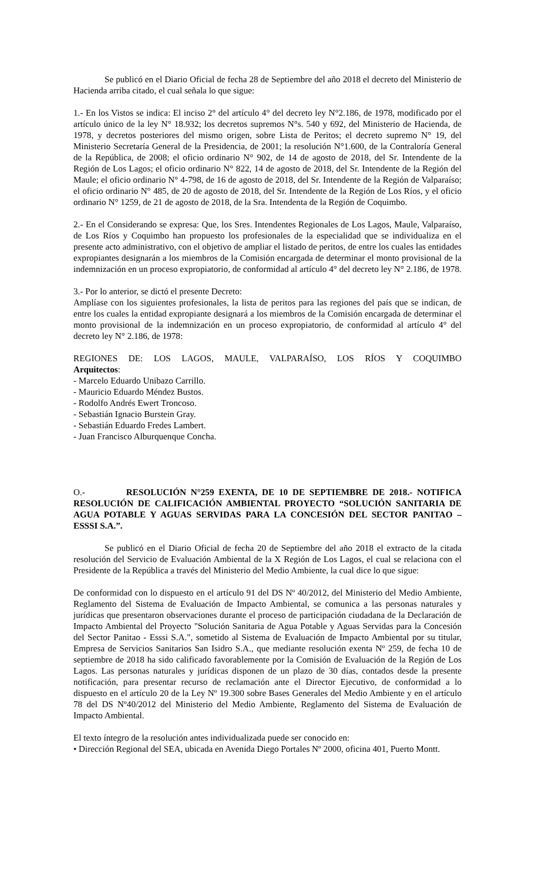Se publicó en el Diario Oficial de fecha 28 de Septiembre del año 2018 el decreto del Ministerio de Hacienda arriba citado, el cual señala lo que sigue:
1.- En los Vistos se indica: El inciso 2° del artículo 4° del decreto ley N°2.186, de 1978, modificado por el artículo único de la ley N° 18.932; los decretos supremos N°s. 540 y 692, del Ministerio de Hacienda, de 1978, y decretos posteriores del mismo origen, sobre Lista de Peritos; el decreto supremo N° 19, del Ministerio Secretaría General de la Presidencia, de 2001; la resolución N°1.600, de la Contraloría General de la República, de 2008; el oficio ordinario N° 902, de 14 de agosto de 2018, del Sr. Intendente de la Región de Los Lagos; el oficio ordinario N° 822, 14 de agosto de 2018, del Sr. Intendente de la Región del Maule; el oficio ordinario N° 4-798, de 16 de agosto de 2018, del Sr. Intendente de la Región de Valparaíso; el oficio ordinario N° 485, de 20 de agosto de 2018, del Sr. Intendente de la Región de Los Ríos, y el oficio ordinario N° 1259, de 21 de agosto de 2018, de la Sra. Intendenta de la Región de Coquimbo.
2.- En el Considerando se expresa: Que, los Sres. Intendentes Regionales de Los Lagos, Maule, Valparaíso, de Los Ríos y Coquimbo han propuesto los profesionales de la especialidad que se individualiza en el presente acto administrativo, con el objetivo de ampliar el listado de peritos, de entre los cuales las entidades expropiantes designarán a los miembros de la Comisión encargada de determinar el monto provisional de la indemnización en un proceso expropiatorio, de conformidad al artículo 4° del decreto ley N° 2.186, de 1978.
3.- Por lo anterior, se dictó el presente Decreto:
Amplíase con los siguientes profesionales, la lista de peritos para las regiones del país que se indican, de entre los cuales la entidad expropiante designará a los miembros de la Comisión encargada de determinar el monto provisional de la indemnización en un proceso expropiatorio, de conformidad al artículo 4° del decreto ley N° 2.186, de 1978:
REGIONES DE: LOS LAGOS, MAULE, VALPARAÍSO, LOS RÍOS Y COQUIMBO
Arquitectos:
- Marcelo Eduardo Unibazo Carrillo.
- Mauricio Eduardo Méndez Bustos.
- Rodolfo Andrés Ewert Troncoso.
- Sebastián Ignacio Burstein Gray.
- Sebastián Eduardo Fredes Lambert.
- Juan Francisco Alburquenque Concha.
O.- RESOLUCIÓN N°259 EXENTA, DE 10 DE SEPTIEMBRE DE 2018.- NOTIFICA RESOLUCIÓN DE CALIFICACIÓN AMBIENTAL PROYECTO “SOLUCIÓN SANITARIA DE AGUA POTABLE Y AGUAS SERVIDAS PARA LA CONCESIÓN DEL SECTOR PANITAO – ESSSI S.A.”.
Se publicó en el Diario Oficial de fecha 20 de Septiembre del año 2018 el extracto de la citada resolución del Servicio de Evaluación Ambiental de la X Región de Los Lagos, el cual se relaciona con el Presidente de la República a través del Ministerio del Medio Ambiente, la cual dice lo que sigue:
De conformidad con lo dispuesto en el artículo 91 del DS Nº 40/2012, del Ministerio del Medio Ambiente, Reglamento del Sistema de Evaluación de Impacto Ambiental, se comunica a las personas naturales y jurídicas que presentaron observaciones durante el proceso de participación ciudadana de la Declaración de Impacto Ambiental del Proyecto "Solución Sanitaria de Agua Potable y Aguas Servidas para la Concesión del Sector Panitao - Esssi S.A.", sometido al Sistema de Evaluación de Impacto Ambiental por su titular, Empresa de Servicios Sanitarios San Isidro S.A., que mediante resolución exenta Nº 259, de fecha 10 de septiembre de 2018 ha sido calificado favorablemente por la Comisión de Evaluación de la Región de Los Lagos. Las personas naturales y jurídicas disponen de un plazo de 30 días, contados desde la presente notificación, para presentar recurso de reclamación ante el Director Ejecutivo, de conformidad a lo dispuesto en el artículo 20 de la Ley Nº 19.300 sobre Bases Generales del Medio Ambiente y en el artículo 78 del DS Nº40/2012 del Ministerio del Medio Ambiente, Reglamento del Sistema de Evaluación de Impacto Ambiental.
El texto íntegro de la resolución antes individualizada puede ser conocido en:
• Dirección Regional del SEA, ubicada en Avenida Diego Portales Nº 2000, oficina 401, Puerto Montt.